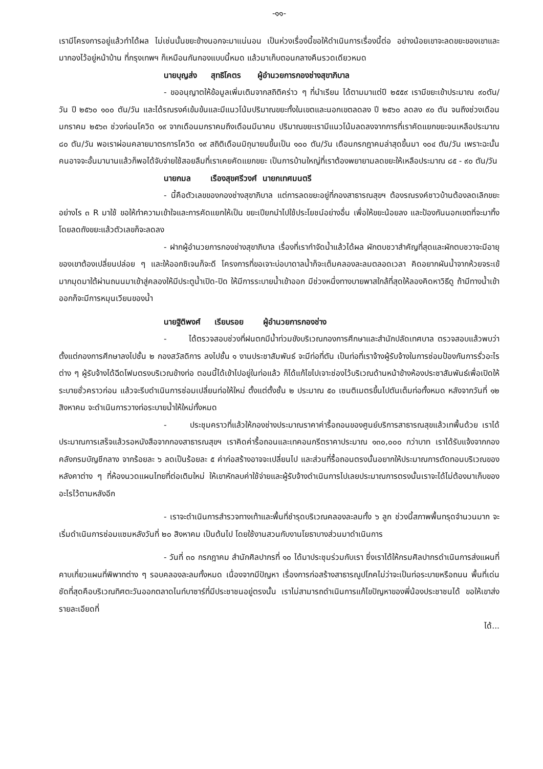-๑๑-
เรามีโครงการอยู่แล้วทำได้ผล ไม่เช่นนั้นขยะข้างนอกจะมาแน่นอน เป็นห่วงเรื่องนี้ขอให้ดำเนินการเรื่องนี้ต่อ อย่างน้อยเขาจะลดขยะของเขาและมากองไว้อยู่หน้าบ้าน ที่กรุงเทพฯ ก็เหมือนกันกองแบบนี้หมด แล้วมาเก็บตอนกลางคืนรวดเดียวหมด
นายบุญส่ง สุทธิโคตร ผู้อำนวยการกองช่างสุขาภิบาล
- ขออนุญาตให้ข้อมูลเพิ่มเติมจากสถิติคร่าว ๆ ที่นำเรียน ได้ตามมาแต่ปี ๒๕๕๙ เรามีขยะเข้าประมาณ ๙๐ตัน/วัน ปี ๒๕๖๐ ๑๐๐ ตัน/วัน และได้รณรงค์เข้มข้นและมีแนวโน้มปริมาณขยะทั้งในเขตและนอกเขตลดลง ปี ๒๕๖๐ ลดลง ๙๐ ตัน จนถึงช่วงเดือนมกราคม ๒๕๖๓ ช่วงก่อนโควิด ๑๙ จากเดือนมกราคมถึงเดือนมีนาคม ปริมาณขยะเรามีแนวโน้มลดลงจากการที่เราคัดแยกขยะจนเหลือประมาณ ๘๐ ตัน/วัน พอเราผ่อนคลายมาตรการโควิด ๑๙ สถิติเดือนมิถุนายนขึ้นเป็น ๑๐๐ ตัน/วัน เดือนกรกฎาคมล่าสุดขึ้นมา ๑๐๔ ตัน/วัน เพราะฉะนั้นคนอาจจะอั้นมานานแล้วก็พอได้จับจ่ายใช้สอยลืมที่เราเคยคัดแยกขยะ เป็นการบ้านใหญ่ที่เราต้องพยายามลดขยะให้เหลือประมาณ ๘๕ - ๙๐ ตัน/วัน
นายกมล เรืองสุขศรีวงศ์ นายกเทศมนตรี
- นี้คือตัวเลขของกองช่างสุขาภิบาล แต่การลดขยะอยู่ที่กองสาธารณสุขฯ ต้องรณรงค์ชาวบ้านต้องลดเลิกขยะอย่างไร ๓ R มาใช้ ขอให้ทำความเข้าใจและการคัดแยกให้เป็น ขยะเปียกนำไปใช้ประโยชน์อย่างอื่น เพื่อให้ขยะน้อยลง และป้องกันนอกเขตที่จะมาทิ้งโดยลดถังขยะแล้วตัวเลขก็จะลดลง
- ฝากผู้อำนวยการกองช่างสุขาภิบาล เรื่องที่เรากำจัดน้ำแล้วได้ผล ผักตบชวาสำคัญที่สุดและผักตบชวาจะมีอายุของเขาต้องเปลี่ยนปล่อย ๆ และให้ออกซิเจนก็จะดี โครงการที่ขอเจาะบ่อบาดาลน้ำก็จะเต็มคลองละลมตลอดเวลา คิดอยากผันน้ำจากห้วยจระเข้มากมุดมาใต้ผ่านถนนมาเข้าสู่คลองให้มีประตูน้ำเปิด-ปิด ให้มีการระบายน้ำเข้าออก มีช่วงหนึ่งทางบายพาสใกล้ที่สุดให้ลองคิดหาวิธีดู ถ้ามีทางน้ำเข้าออกก็จะมีการหมุนเวียนของน้ำ
นายฐิติพงศ์ เรียบรอย ผู้อำนวยการกองช่าง
- ได้ตรวจสอบช่วงที่ฝนตกมีน้ำท่วมขังบริเวณกองการศึกษาและสำนักปลัดเทศบาล ตรวจสอบแล้วพบว่าตั้งแต่กองการศึกษาลงไปชั้น ๒ กองสวัสดิการ ลงไปชั้น ๑ งานประชาสัมพันธ์ จะมีท่อที่ตัน เป็นท่อที่เราจ้างผู้รับจ้างในการซ่อมป้องกันการรั่วอะไรต่าง ๆ ผู้รับจ้างได้ฉีดโฟมตรงบริเวณข้างท่อ ตอนนี้ได้เข้าไปอยู่ในท่อแล้ว ก็ได้แก้ไขไปเจาะช่องไว้บริเวณด้านหน้าข้างห้องประชาสัมพันธ์เพื่อเปิดให้ระบายชั่วคราวก่อน แล้วจะรีบดำเนินการซ่อมเปลี่ยนท่อให้ใหม่ ตั้งแต่ตั้งชั้น ๒ ประมาณ ๕๐ เซนติเมตรขึ้นไปตันเต็มท่อทั้งหมด หลังจากวันที่ ๑๒ สิงหาคม จะดำเนินการวางท่อระบายน้ำให้ใหม่ทั้งหมด
- ประชุมคราวที่แล้วให้กองช่างประมาณราคาค่ารื้อถอนของศูนย์บริการสาธารณสุขแล้วเทพื้นด้วย เราได้ประมาณการเสร็จแล้วรอหนังสือจากกองสาธารณสุขฯ เราคิดค่ารื้อถอนและเทคอนกรีตราคาประมาณ ๑๓๐,๐๐๐ กว่าบาท เราได้รับแจ้งจากกองคลังกรมบัญชีกลาง จากร้อยละ ๖ ลดเป็นร้อยละ ๕ ค่าก่อสร้างอาจจะเปลี่ยนไป และส่วนที่รื้อถอนตรงนั้นอยากให้ประมาณการตัดทอนบริเวณของหลังคาต่าง ๆ ที่ห้องนวดแผนไทยที่ต่อเติมใหม่ ให้เขาหักลบค่าใช้จ่ายและผู้รับจ้างดำเนินการไปเลยประมาณการตรงนั้นเราจะได้ไม่ต้องมาเก็บของอะไรไว้ตามหลังอีก
- เราจะดำเนินการสำรวจทางเท้าและพื้นที่ชำรุดบริเวณคลองละลมทั้ง ๖ ลูก ช่วงนี้สภาพพื้นทรุดจำนวนมาก จะเริ่มดำเนินการซ่อมแซมหลังวันที่ ๒๐ สิงหาคม เป็นต้นไป โดยใช้งานสวนกับงานโยธาบางส่วนมาดำเนินการ
- วันที่ ๓๐ กรกฎาคม สำนักศิลปากรที่ ๑๐ ได้มาประชุมร่วมกับเรา ซึ่งเราได้ให้กรมศิลปากรดำเนินการส่งแผนที่คาบเกี่ยวแผนที่พิพาทต่าง ๆ รอบคลองละลมทั้งหมด เนื่องจากมีปัญหา เรื่องการก่อสร้างสาธารณูปโภคไม่ว่าจะเป็นท่อระบายหรือถนน พื้นที่เด่นชัดที่สุดคือบริเวณทิศตะวันออกตลาดไนท์บาซาร์ที่มีประชาชนอยู่ตรงนั้น เราไม่สามารถดำเนินการแก้ไขปัญหาของพี่น้องประชาชนได้ ขอให้เขาส่งรายละเอียดที่
ได้...